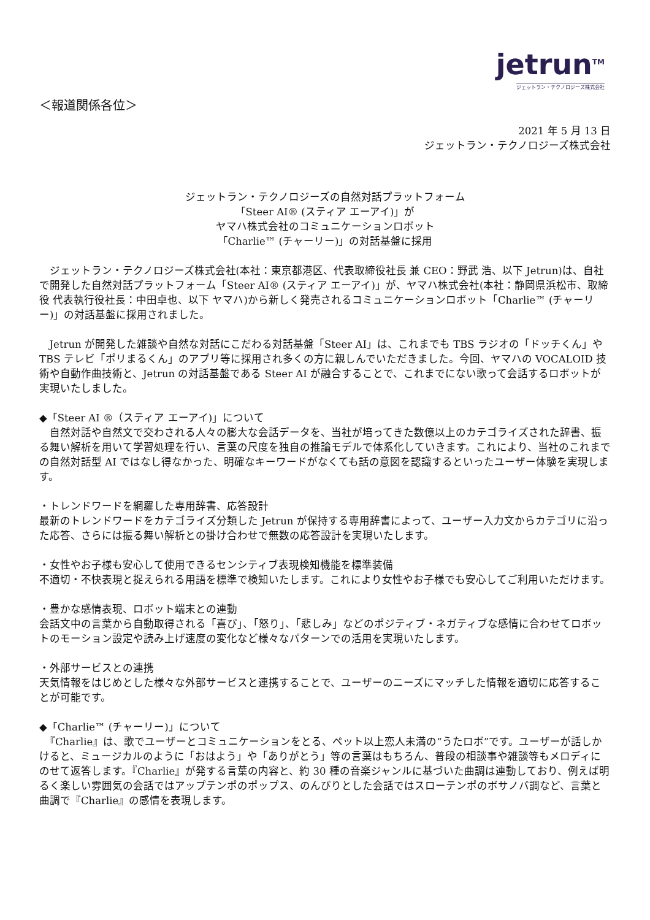jetrun<sup>TM</sup>
ジェットラン・テクノロジーズ株式会社
＜報道関係各位＞
2021 年 5 月 13 日
ジェットラン・テクノロジーズ株式会社
ジェットラン・テクノロジーズの自然対話プラットフォーム
「Steer AI® (スティア エーアイ)」が
ヤマハ株式会社のコミュニケーションロボット
「Charlie™ (チャーリー)」の対話基盤に採用
ジェットラン・テクノロジーズ株式会社(本社：東京都港区、代表取締役社長 兼 CEO：野武 浩、以下 Jetrun)は、自社で開発した自然対話プラットフォーム「Steer AI® (スティア エーアイ)」が、ヤマハ株式会社(本社：静岡県浜松市、取締役 代表執行役社長：中田卓也、以下 ヤマハ)から新しく発売されるコミュニケーションロボット「Charlie™ (チャーリー)」の対話基盤に採用されました。
Jetrun が開発した雑談や自然な対話にこだわる対話基盤「Steer AI」は、これまでも TBS ラジオの「ドッチくん」や TBS テレビ「ポリまるくん」のアプリ等に採用され多くの方に親しんでいただきました。今回、ヤマハの VOCALOID 技術や自動作曲技術と、Jetrun の対話基盤である Steer AI が融合することで、これまでにない歌って会話するロボットが実現いたしました。
◆「Steer AI ®（スティア エーアイ)」について
　自然対話や自然文で交わされる人々の膨大な会話データを、当社が培ってきた数億以上のカテゴライズされた辞書、振る舞い解析を用いて学習処理を行い、言葉の尺度を独自の推論モデルで体系化していきます。これにより、当社のこれまでの自然対話型 AI ではなし得なかった、明確なキーワードがなくても話の意図を認識するといったユーザー体験を実現します。
・トレンドワードを網羅した専用辞書、応答設計
最新のトレンドワードをカテゴライズ分類した Jetrun が保持する専用辞書によって、ユーザー入力文からカテゴリに沿った応答、さらには振る舞い解析との掛け合わせで無数の応答設計を実現いたします。
・女性やお子様も安心して使用できるセンシティブ表現検知機能を標準装備
不適切・不快表現と捉えられる用語を標準で検知いたします。これにより女性やお子様でも安心してご利用いただけます。
・豊かな感情表現、ロボット端末との連動
会話文中の言葉から自動取得される「喜び」、「怒り」、「悲しみ」などのポジティブ・ネガティブな感情に合わせてロボットのモーション設定や読み上げ速度の変化など様々なパターンでの活用を実現いたします。
・外部サービスとの連携
天気情報をはじめとした様々な外部サービスと連携することで、ユーザーのニーズにマッチした情報を適切に応答することが可能です。
◆「Charlie™ (チャーリー)」について
　『Charlie』は、歌でユーザーとコミュニケーションをとる、ペット以上恋人未満の“うたロボ”です。ユーザーが話しかけると、ミュージカルのように「おはよう」や「ありがとう」等の言葉はもちろん、普段の相談事や雑談等もメロディにのせて返答します。『Charlie』が発する言葉の内容と、約 30 種の音楽ジャンルに基づいた曲調は連動しており、例えば明るく楽しい雰囲気の会話ではアップテンポのポップス、のんびりとした会話ではスローテンポのボサノバ調など、言葉と曲調で『Charlie』の感情を表現します。